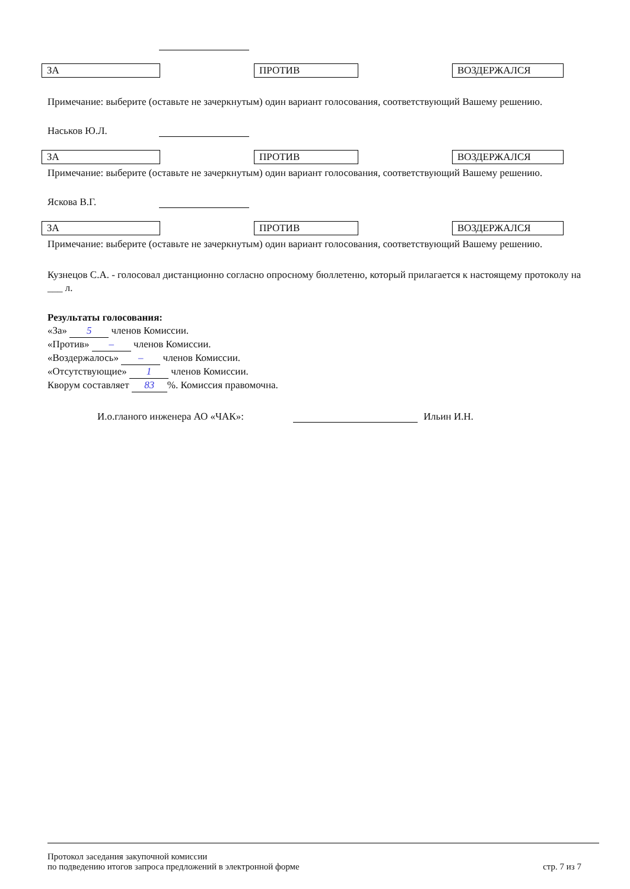ЗА ПРОТИВ ВОЗДЕРЖАЛСЯ
Примечание: выберите (оставьте не зачеркнутым) один вариант голосования, соответствующий Вашему решению.
Наськов Ю.Л.
ЗА ПРОТИВ ВОЗДЕРЖАЛСЯ
Примечание: выберите (оставьте не зачеркнутым) один вариант голосования, соответствующий Вашему решению.
Яскова В.Г.
ЗА ПРОТИВ ВОЗДЕРЖАЛСЯ
Примечание: выберите (оставьте не зачеркнутым) один вариант голосования, соответствующий Вашему решению.
Кузнецов С.А. - голосовал дистанционно согласно опросному бюллетеню, который прилагается к настоящему протоколу на ___ л.
Результаты голосования:
«За» 5 членов Комиссии.
«Против» – членов Комиссии.
«Воздержалось» – членов Комиссии.
«Отсутствующие» 1 членов Комиссии.
Кворум составляет 83%. Комиссия правомочна.
И.о.гланого инженера АО «ЧАК»: Ильин И.Н.
Протокол заседания закупочной комиссии
по подведению итогов запроса предложений в электронной форме
стр. 7 из 7